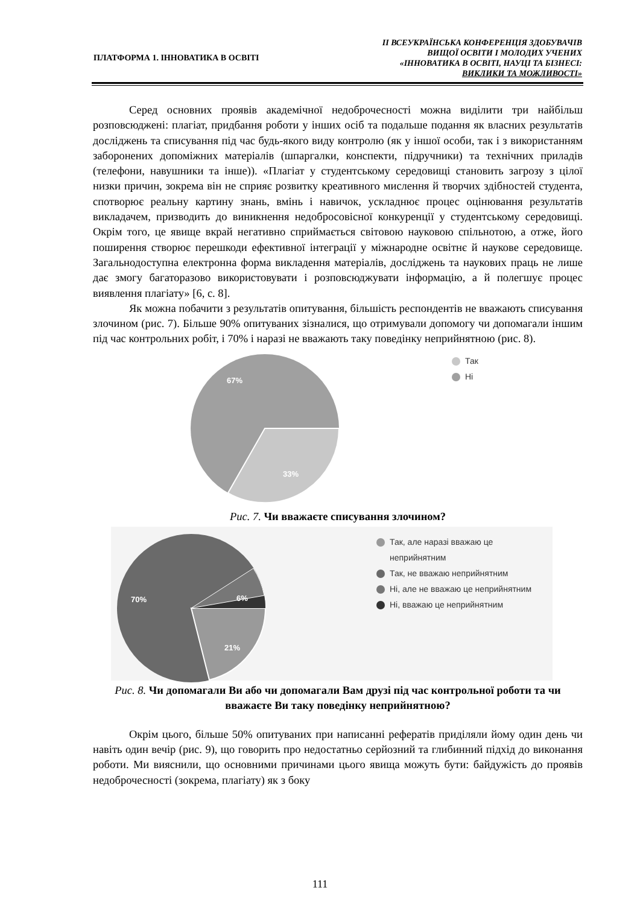ПЛАТФОРМА 1. ІННОВАТИКА В ОСВІТІ
ІІ ВСЕУКРАЇНСЬКА КОНФЕРЕНЦІЯ ЗДОБУВАЧІВ
ВИЩОЇ ОСВІТИ І МОЛОДИХ УЧЕНИХ
«ІННОВАТИКА В ОСВІТІ, НАУЦІ ТА БІЗНЕСІ:
ВИКЛИКИ ТА МОЖЛИВОСТІ»
Серед основних проявів академічної недоброчесності можна виділити три найбільш розповсюджені: плагіат, придбання роботи у інших осіб та подальше подання як власних результатів досліджень та списування під час будь-якого виду контролю (як у іншої особи, так і з використанням заборонених допоміжних матеріалів (шпаргалки, конспекти, підручники) та технічних приладів (телефони, навушники та інше)). «Плагіат у студентському середовищі становить загрозу з цілої низки причин, зокрема він не сприяє розвитку креативного мислення й творчих здібностей студента, спотворює реальну картину знань, вмінь і навичок, ускладнює процес оцінювання результатів викладачем, призводить до виникнення недобросовісної конкуренції у студентському середовищі. Окрім того, це явище вкрай негативно сприймається світовою науковою спільнотою, а отже, його поширення створює перешкоди ефективної інтеграції у міжнародне освітнє й наукове середовище. Загальнодоступна електронна форма викладення матеріалів, досліджень та наукових праць не лише дає змогу багаторазово використовувати і розповсюджувати інформацію, а й полегшує процес виявлення плагіату» [6, с. 8].
Як можна побачити з результатів опитування, більшість респондентів не вважають списування злочином (рис. 7). Більше 90% опитуваних зізналися, що отримували допомогу чи допомагали іншим під час контрольних робіт, і 70% і наразі не вважають таку поведінку неприйнятною (рис. 8).
67%
33%
Так
Ні
Рис. 7. Чи вважаєте списування злочином?
70%
6%
21%
Так, але наразі вважаю це
неприйнятним
Так, не вважаю неприйнятним
Ні, але не вважаю це неприйнятним
Ні, вважаю це неприйнятним
Рис. 8. Чи допомагали Ви або чи допомагали Вам друзі під час контрольної роботи та чи вважаєте Ви таку поведінку неприйнятною?
Окрім цього, більше 50% опитуваних при написанні рефератів приділяли йому один день чи навіть один вечір (рис. 9), що говорить про недостатньо серйозний та глибинний підхід до виконання роботи. Ми вияснили, що основними причинами цього явища можуть бути: байдужість до проявів недоброчесності (зокрема, плагіату) як з боку
111